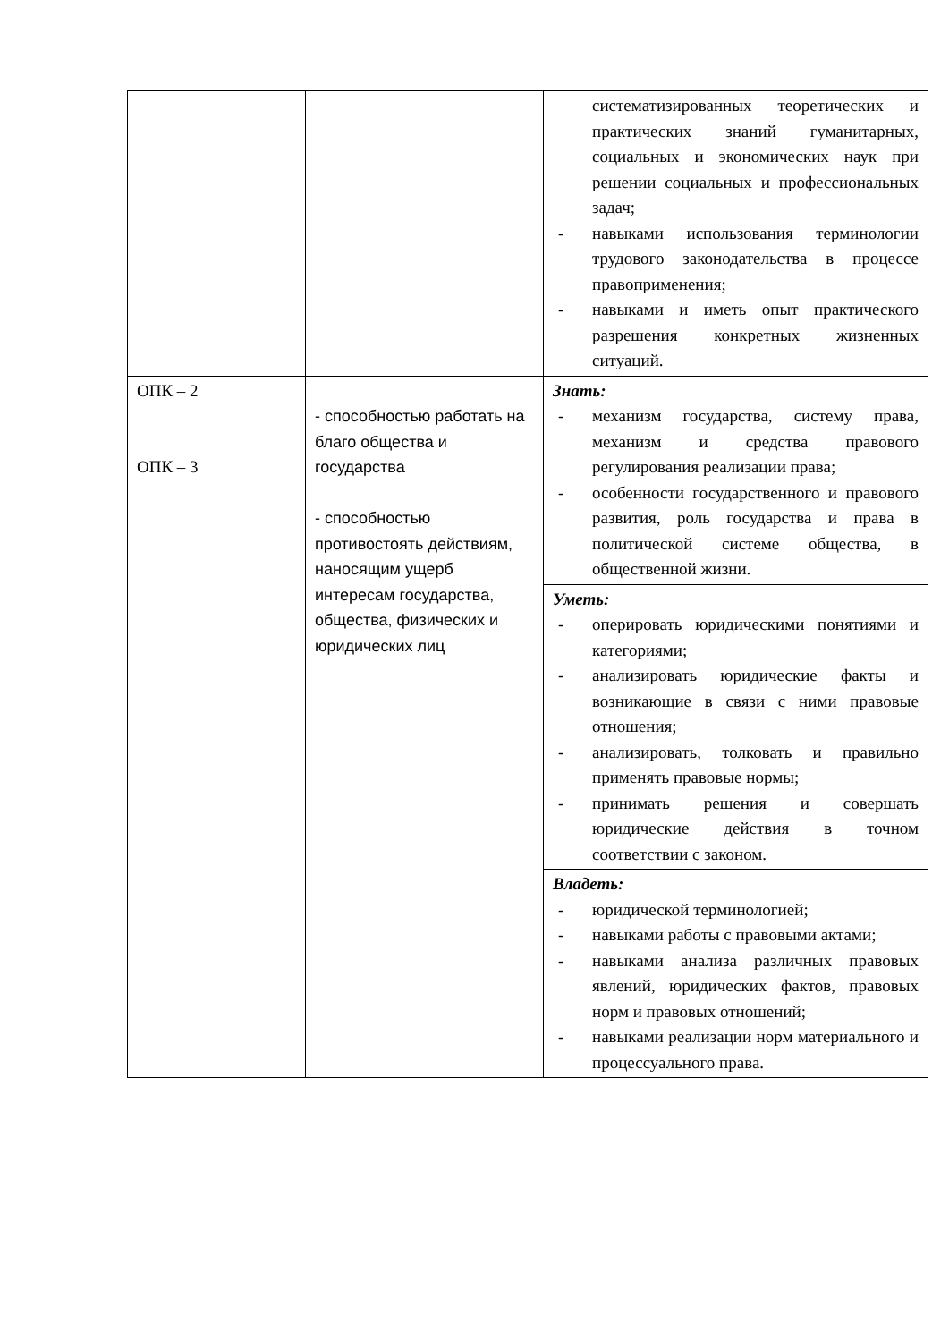| | | систематизированных теоретических и практических знаний гуманитарных, социальных и экономических наук при решении социальных и профессиональных задач; - навыками использования терминологии трудового законодательства в процессе правоприменения; - навыками и иметь опыт практического разрешения конкретных жизненных ситуаций. |
| ОПК – 2 ОПК – 3 | - способностью работать на благо общества и государства - способностью противостоять действиям, наносящим ущерб интересам государства, общества, физических и юридических лиц | Знать: - механизм государства, систему права, механизм и средства правового регулирования реализации права; - особенности государственного и правового развития, роль государства и права в политической системе общества, в общественной жизни. |
| | | Уметь: - оперировать юридическими понятиями и категориями; - анализировать юридические факты и возникающие в связи с ними правовые отношения; - анализировать, толковать и правильно применять правовые нормы; - принимать решения и совершать юридические действия в точном соответствии с законом. |
| | | Владеть: - юридической терминологией; - навыками работы с правовыми актами; - навыками анализа различных правовых явлений, юридических фактов, правовых норм и правовых отношений; - навыками реализации норм материального и процессуального права. |